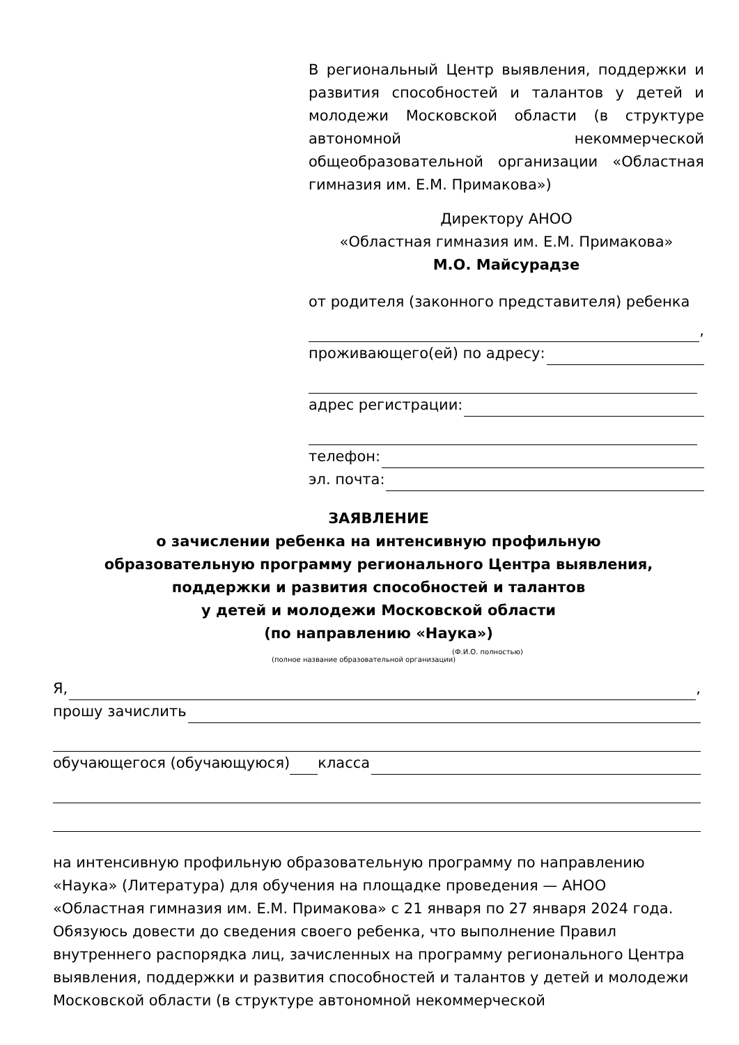В региональный Центр выявления, поддержки и развития способностей и талантов у детей и молодежи Московской области (в структуре автономной некоммерческой общеобразовательной организации «Областная гимназия им. Е.М. Примакова»)
Директору АНОО
«Областная гимназия им. Е.М. Примакова»
М.О. Майсурадзе
от родителя (законного представителя) ребенка
,
проживающего(ей) по адресу:
адрес регистрации:
телефон:
эл. почта:
ЗАЯВЛЕНИЕ
о зачислении ребенка на интенсивную профильную
образовательную программу регионального Центра выявления,
поддержки и развития способностей и талантов
у детей и молодежи Московской области
(по направлению «Наука»)
(Ф.И.О. полностью)
(полное название образовательной организации)
Я, ,
прошу зачислить
обучающегося (обучающуюся) класса
на интенсивную профильную образовательную программу по направлению «Наука» (Литература) для обучения на площадке проведения — АНОО «Областная гимназия им. Е.М. Примакова» с 21 января по 27 января 2024 года. Обязуюсь довести до сведения своего ребенка, что выполнение Правил внутреннего распорядка лиц, зачисленных на программу регионального Центра выявления, поддержки и развития способностей и талантов у детей и молодежи Московской области (в структуре автономной некоммерческой